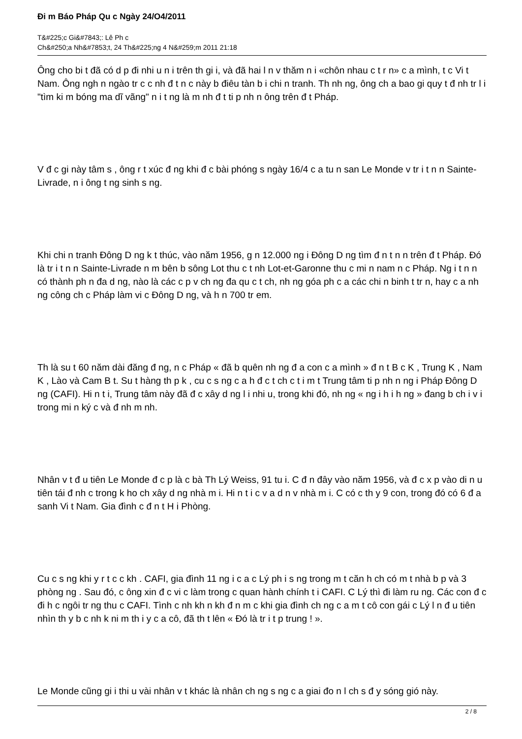Đi m Báo Pháp Qu c Ngày 24/O4/2011
T&#225;c Gi&#7843;: Lê Ph c
Ch&#250;a Nh&#7853;t, 24 Th&#225;ng 4 N&#259;m 2011 21:18
Ông cho bi t đã có d p đi nhi u n i trên th gi i, và đã hai l n v thăm n i «chôn nhau c t r n» c a mình, t c Vi t Nam. Ông ngh n ngào tr c c nh đ t n c này b điêu tàn b i chi n tranh. Th nh ng, ông ch a bao gi quy t đ nh tr l i "tìm ki m bóng ma dĩ vãng" n i t ng là m nh đ t ti p nh n ông trên đ t Pháp.
V đ c gi này tâm s , ông r t xúc đ ng khi đ c bài phóng s ngày 16/4 c a tu n san Le Monde v tr i t n n Sainte-Livrade, n i ông t ng sinh s ng.
Khi chi n tranh Đông D ng k t thúc, vào năm 1956, g n 12.000 ng i Đông D ng tìm đ n t n n trên đ t Pháp. Đó là tr i t n n Sainte-Livrade n m bên b sông Lot thu c t nh Lot-et-Garonne thu c mi n nam n c Pháp. Ng i t n n có thành ph n đa d ng, nào là các c p v ch ng đa qu c t ch, nh ng góa ph c a các chi n binh t tr n, hay c a nh ng công ch c Pháp làm vi c Đông D ng, và h n 700 tr em.
Th là su t 60 năm dài đăng đ ng, n c Pháp « đã b quên nh ng đ a con c a mình » đ n t B c K , Trung K , Nam K , Lào và Cam B t. Su t hàng th p k , cu c s ng c a h đ c t ch c t i m t Trung tâm ti p nh n ng i Pháp Đông D ng (CAFI). Hi n t i, Trung tâm này đã đ c xây d ng l i nhi u, trong khi đó, nh ng « ng i h i h ng » đang b ch i v i trong mi n ký c và đ nh m nh.
Nhân v t đ u tiên Le Monde đ c p là c bà Th Lý Weiss, 91 tu i. C đ n đây vào năm 1956, và đ c x p vào di n u tiên tái đ nh c trong k ho ch xây d ng nhà m i. Hi n t i c v a d n v nhà m i. C có c th y 9 con, trong đó có 6 đ a sanh Vi t Nam. Gia đình c đ n t H i Phòng.
Cu c s ng khi y r t c c kh . CAFI, gia đình 11 ng i c a c Lý ph i s ng trong m t căn h ch có m t nhà b p và 3 phòng ng . Sau đó, c ông xin đ c vi c làm trong c quan hành chính t i CAFI. C Lý thì đi làm ru ng. Các con đ c đi h c ngôi tr ng thu c CAFI. Tình c nh kh n kh đ n m c khi gia đình ch ng c a m t cô con gái c Lý l n đ u tiên nhìn th y b c nh k ni m th i y c a cô, đã th t lên « Đó là tr i t p trung ! ».
Le Monde cũng gi i thi u vài nhân v t khác là nhân ch ng s ng c a giai đo n l ch s đ y sóng gió này.
2 / 8